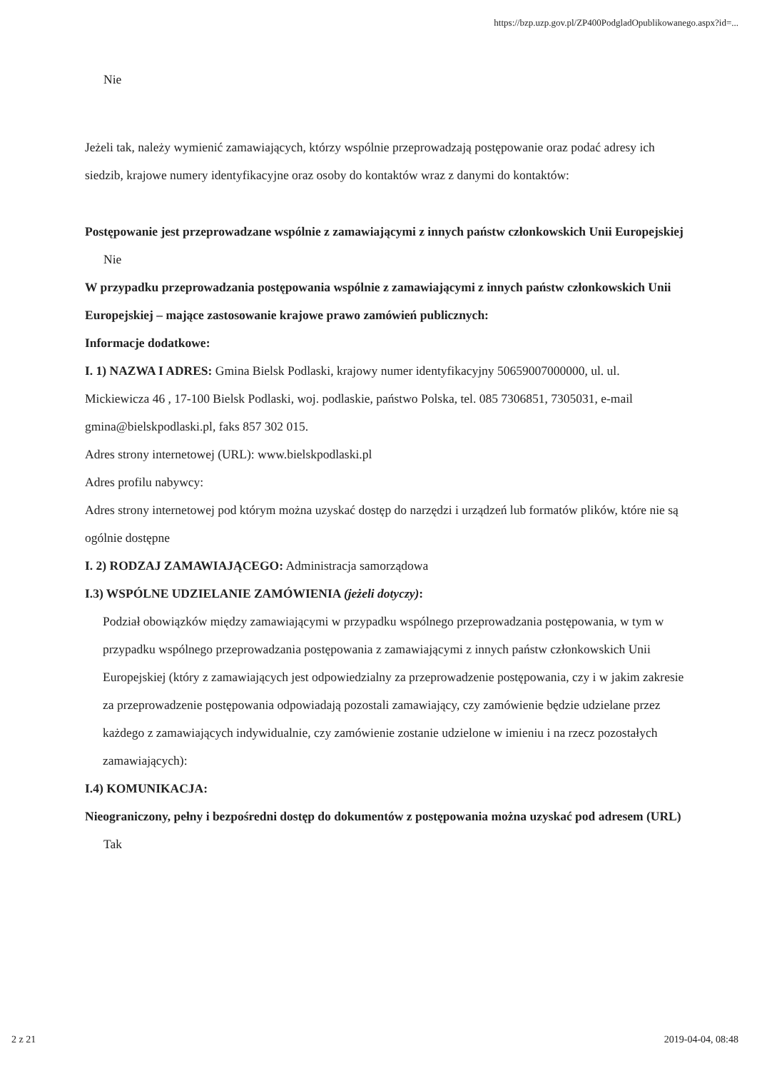https://bzp.uzp.gov.pl/ZP400PodgladOpublikowanego.aspx?id=...
Nie
Jeżeli tak, należy wymienić zamawiających, którzy wspólnie przeprowadzają postępowanie oraz podać adresy ich siedzib, krajowe numery identyfikacyjne oraz osoby do kontaktów wraz z danymi do kontaktów:
Postępowanie jest przeprowadzane wspólnie z zamawiającymi z innych państw członkowskich Unii Europejskiej
Nie
W przypadku przeprowadzania postępowania wspólnie z zamawiającymi z innych państw członkowskich Unii Europejskiej – mające zastosowanie krajowe prawo zamówień publicznych:
Informacje dodatkowe:
I. 1) NAZWA I ADRES: Gmina Bielsk Podlaski, krajowy numer identyfikacyjny 50659007000000, ul. ul. Mickiewicza 46 , 17-100 Bielsk Podlaski, woj. podlaskie, państwo Polska, tel. 085 7306851, 7305031, e-mail gmina@bielskpodlaski.pl, faks 857 302 015.
Adres strony internetowej (URL): www.bielskpodlaski.pl
Adres profilu nabywcy:
Adres strony internetowej pod którym można uzyskać dostęp do narzędzi i urządzeń lub formatów plików, które nie są ogólnie dostępne
I. 2) RODZAJ ZAMAWIAJĄCEGO: Administracja samorządowa
I.3) WSPÓLNE UDZIELANIE ZAMÓWIENIA (jeżeli dotyczy):
Podział obowiązków między zamawiającymi w przypadku wspólnego przeprowadzania postępowania, w tym w przypadku wspólnego przeprowadzania postępowania z zamawiającymi z innych państw członkowskich Unii Europejskiej (który z zamawiających jest odpowiedzialny za przeprowadzenie postępowania, czy i w jakim zakresie za przeprowadzenie postępowania odpowiadają pozostali zamawiający, czy zamówienie będzie udzielane przez każdego z zamawiających indywidualnie, czy zamówienie zostanie udzielone w imieniu i na rzecz pozostałych zamawiających):
I.4) KOMUNIKACJA:
Nieograniczony, pełny i bezpośredni dostęp do dokumentów z postępowania można uzyskać pod adresem (URL)
Tak
2 z 21 2019-04-04, 08:48